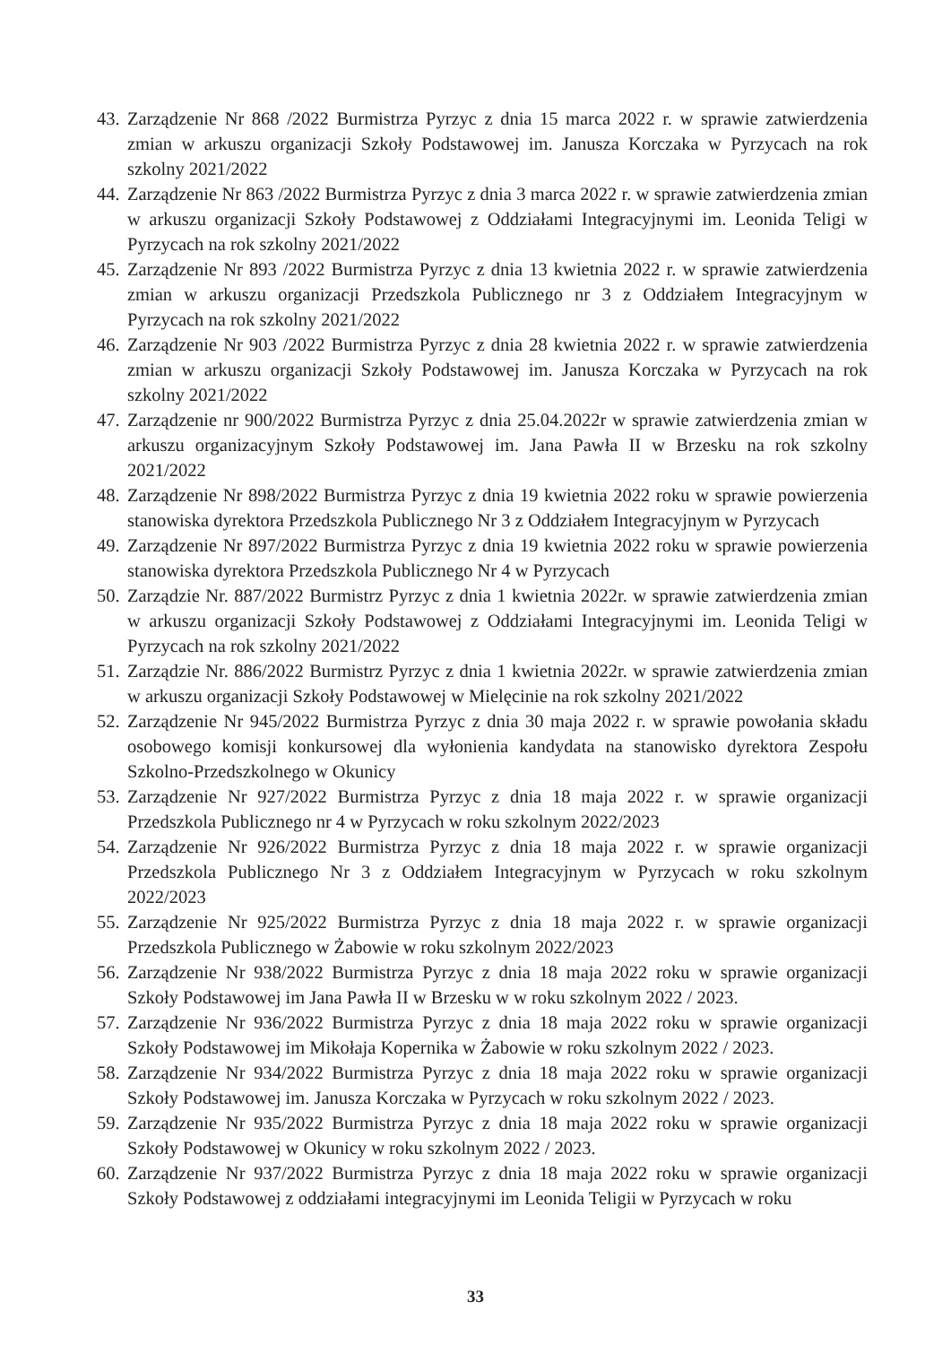43. Zarządzenie Nr 868 /2022 Burmistrza Pyrzyc z dnia 15 marca 2022 r. w sprawie zatwierdzenia zmian w arkuszu organizacji Szkoły Podstawowej im. Janusza Korczaka w Pyrzycach na rok szkolny 2021/2022
44. Zarządzenie Nr 863 /2022 Burmistrza Pyrzyc z dnia 3 marca 2022 r. w sprawie zatwierdzenia zmian w arkuszu organizacji Szkoły Podstawowej z Oddziałami Integracyjnymi im. Leonida Teligi w Pyrzycach na rok szkolny 2021/2022
45. Zarządzenie Nr 893 /2022 Burmistrza Pyrzyc z dnia 13 kwietnia 2022 r. w sprawie zatwierdzenia zmian w arkuszu organizacji Przedszkola Publicznego nr 3 z Oddziałem Integracyjnym w Pyrzycach na rok szkolny 2021/2022
46. Zarządzenie Nr 903 /2022 Burmistrza Pyrzyc z dnia 28 kwietnia 2022 r. w sprawie zatwierdzenia zmian w arkuszu organizacji Szkoły Podstawowej im. Janusza Korczaka w Pyrzycach na rok szkolny 2021/2022
47. Zarządzenie nr 900/2022 Burmistrza Pyrzyc z dnia 25.04.2022r w sprawie zatwierdzenia zmian w arkuszu organizacyjnym Szkoły Podstawowej im. Jana Pawła II w Brzesku na rok szkolny 2021/2022
48. Zarządzenie Nr 898/2022 Burmistrza Pyrzyc z dnia 19 kwietnia 2022 roku w sprawie powierzenia stanowiska dyrektora Przedszkola Publicznego Nr 3 z Oddziałem Integracyjnym w Pyrzycach
49. Zarządzenie Nr 897/2022 Burmistrza Pyrzyc z dnia 19 kwietnia 2022 roku w sprawie powierzenia stanowiska dyrektora Przedszkola Publicznego Nr 4 w Pyrzycach
50. Zarządzie Nr. 887/2022 Burmistrz Pyrzyc z dnia 1 kwietnia 2022r. w sprawie zatwierdzenia zmian w arkuszu organizacji Szkoły Podstawowej z Oddziałami Integracyjnymi im. Leonida Teligi w Pyrzycach na rok szkolny 2021/2022
51. Zarządzie Nr. 886/2022 Burmistrz Pyrzyc z dnia 1 kwietnia 2022r. w sprawie zatwierdzenia zmian w arkuszu organizacji Szkoły Podstawowej w Mielęcinie na rok szkolny 2021/2022
52. Zarządzenie Nr 945/2022 Burmistrza Pyrzyc z dnia 30 maja 2022 r. w sprawie powołania składu osobowego komisji konkursowej dla wyłonienia kandydata na stanowisko dyrektora Zespołu Szkolno-Przedszkolnego w Okunicy
53. Zarządzenie Nr 927/2022 Burmistrza Pyrzyc z dnia 18 maja 2022 r. w sprawie organizacji Przedszkola Publicznego nr 4 w Pyrzycach w roku szkolnym 2022/2023
54. Zarządzenie Nr 926/2022 Burmistrza Pyrzyc z dnia 18 maja 2022 r. w sprawie organizacji Przedszkola Publicznego Nr 3 z Oddziałem Integracyjnym w Pyrzycach w roku szkolnym 2022/2023
55. Zarządzenie Nr 925/2022 Burmistrza Pyrzyc z dnia 18 maja 2022 r. w sprawie organizacji Przedszkola Publicznego w Żabowie w roku szkolnym 2022/2023
56. Zarządzenie Nr 938/2022 Burmistrza Pyrzyc z dnia 18 maja 2022 roku w sprawie organizacji Szkoły Podstawowej im Jana Pawła II w Brzesku w w roku szkolnym 2022 / 2023.
57. Zarządzenie Nr 936/2022 Burmistrza Pyrzyc z dnia 18 maja 2022 roku w sprawie organizacji Szkoły Podstawowej im Mikołaja Kopernika w Żabowie w roku szkolnym 2022 / 2023.
58. Zarządzenie Nr 934/2022 Burmistrza Pyrzyc z dnia 18 maja 2022 roku w sprawie organizacji Szkoły Podstawowej im. Janusza Korczaka w Pyrzycach w roku szkolnym 2022 / 2023.
59. Zarządzenie Nr 935/2022 Burmistrza Pyrzyc z dnia 18 maja 2022 roku w sprawie organizacji Szkoły Podstawowej w Okunicy w roku szkolnym 2022 / 2023.
60. Zarządzenie Nr 937/2022 Burmistrza Pyrzyc z dnia 18 maja 2022 roku w sprawie organizacji Szkoły Podstawowej z oddziałami integracyjnymi im Leonida Teligii w Pyrzycach w roku
33